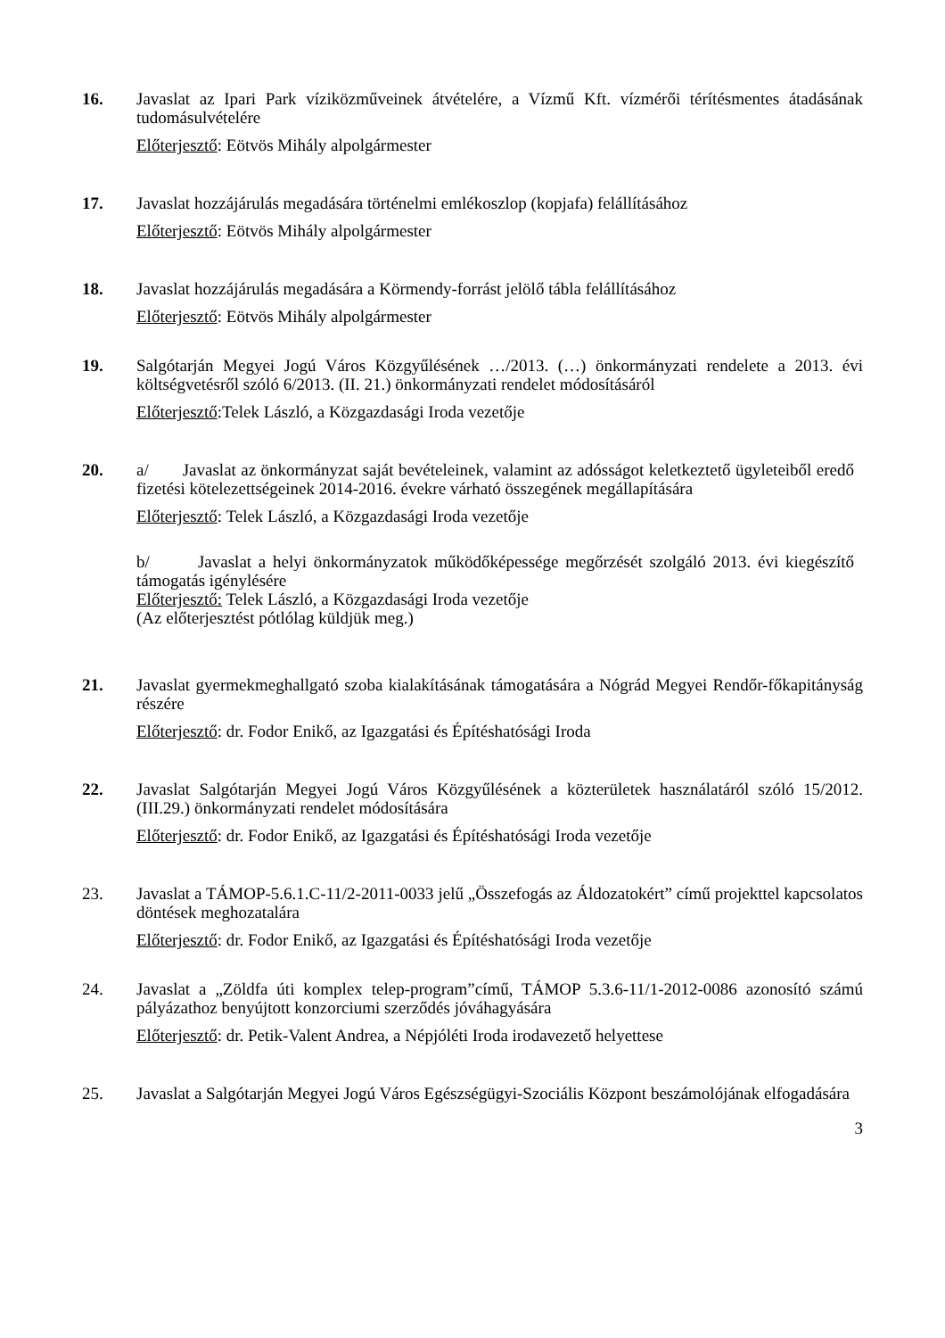16. Javaslat az Ipari Park víziközműveinek átvételére, a Vízmű Kft. vízmérői térítésmentes átadásának tudomásulvételére
Előterjesztő: Eötvös Mihály alpolgármester
17. Javaslat hozzájárulás megadására történelmi emlékoszlop (kopjafa) felállításához
Előterjesztő: Eötvös Mihály alpolgármester
18. Javaslat hozzájárulás megadására a Körmendy-forrást jelölő tábla felállításához
Előterjesztő: Eötvös Mihály alpolgármester
19. Salgótarján Megyei Jogú Város Közgyűlésének …/2013. (…) önkormányzati rendelete a 2013. évi költségvetésről szóló 6/2013. (II. 21.) önkormányzati rendelet módosításáról
Előterjesztő:Telek László, a Közgazdasági Iroda vezetője
20. a/ Javaslat az önkormányzat saját bevételeinek, valamint az adósságot keletkeztető ügyleteiből eredő fizetési kötelezettségeinek 2014-2016. évekre várható összegének megállapítására
Előterjesztő: Telek László, a Közgazdasági Iroda vezetője
b/ Javaslat a helyi önkormányzatok működőképessége megőrzését szolgáló 2013. évi kiegészítő támogatás igénylésére
Előterjesztő: Telek László, a Közgazdasági Iroda vezetője
(Az előterjesztést pótlólag küldjük meg.)
21. Javaslat gyermekmeghallgató szoba kialakításának támogatására a Nógrád Megyei Rendőr-főkapitányság részére
Előterjesztő: dr. Fodor Enikő, az Igazgatási és Építéshatósági Iroda
22. Javaslat Salgótarján Megyei Jogú Város Közgyűlésének a közterületek használatáról szóló 15/2012.(III.29.) önkormányzati rendelet módosítására
Előterjesztő: dr. Fodor Enikő, az Igazgatási és Építéshatósági Iroda vezetője
23. Javaslat a TÁMOP-5.6.1.C-11/2-2011-0033 jelű „Összefogás az Áldozatokért” című projekttel kapcsolatos döntések meghozatalára
Előterjesztő: dr. Fodor Enikő, az Igazgatási és Építéshatósági Iroda vezetője
24. Javaslat a „Zöldfa úti komplex telep-program”című, TÁMOP 5.3.6-11/1-2012-0086 azonosító számú pályázathoz benyújtott konzorciumi szerződés jóváhagyására
Előterjesztő: dr. Petik-Valent Andrea, a Népjóléti Iroda irodavezető helyettese
25. Javaslat a Salgótarján Megyei Jogú Város Egészségügyi-Szociális Központ beszámolójának elfogadására
3